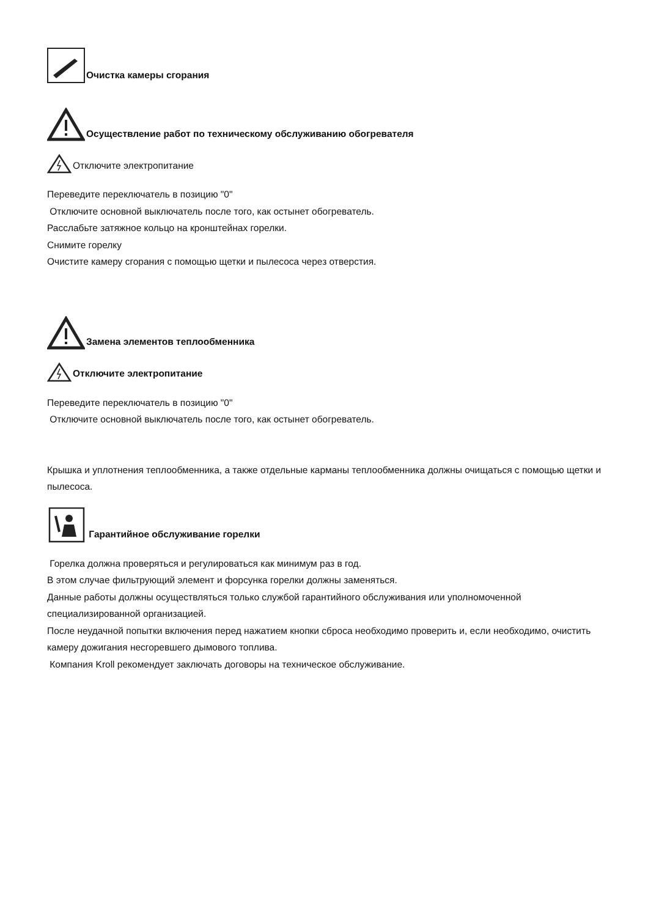Очистка камеры сгорания
Осуществление работ по техническому обслуживанию обогревателя
Отключите электропитание
Переведите переключатель в позицию "0"
Отключите основной выключатель после того, как остынет обогреватель.
Расслабьте затяжное кольцо на кронштейнах горелки.
Снимите горелку
Очистите камеру сгорания с помощью щетки и пылесоса через отверстия.
Замена элементов теплообменника
Отключите электропитание
Переведите переключатель в позицию "0"
Отключите основной выключатель после того, как остынет обогреватель.
Крышка и уплотнения теплообменника, а также отдельные карманы теплообменника должны очищаться с помощью щетки и пылесоса.
Гарантийное обслуживание горелки
Горелка должна проверяться и регулироваться как минимум раз в год.
В этом случае фильтрующий элемент и форсунка горелки должны заменяться.
Данные работы должны осуществляться только службой гарантийного обслуживания или уполномоченной специализированной организацией.
После неудачной попытки включения перед нажатием кнопки сброса необходимо проверить и, если необходимо, очистить камеру дожигания несгоревшего дымового топлива.
Компания Kroll рекомендует заключать договоры на техническое обслуживание.